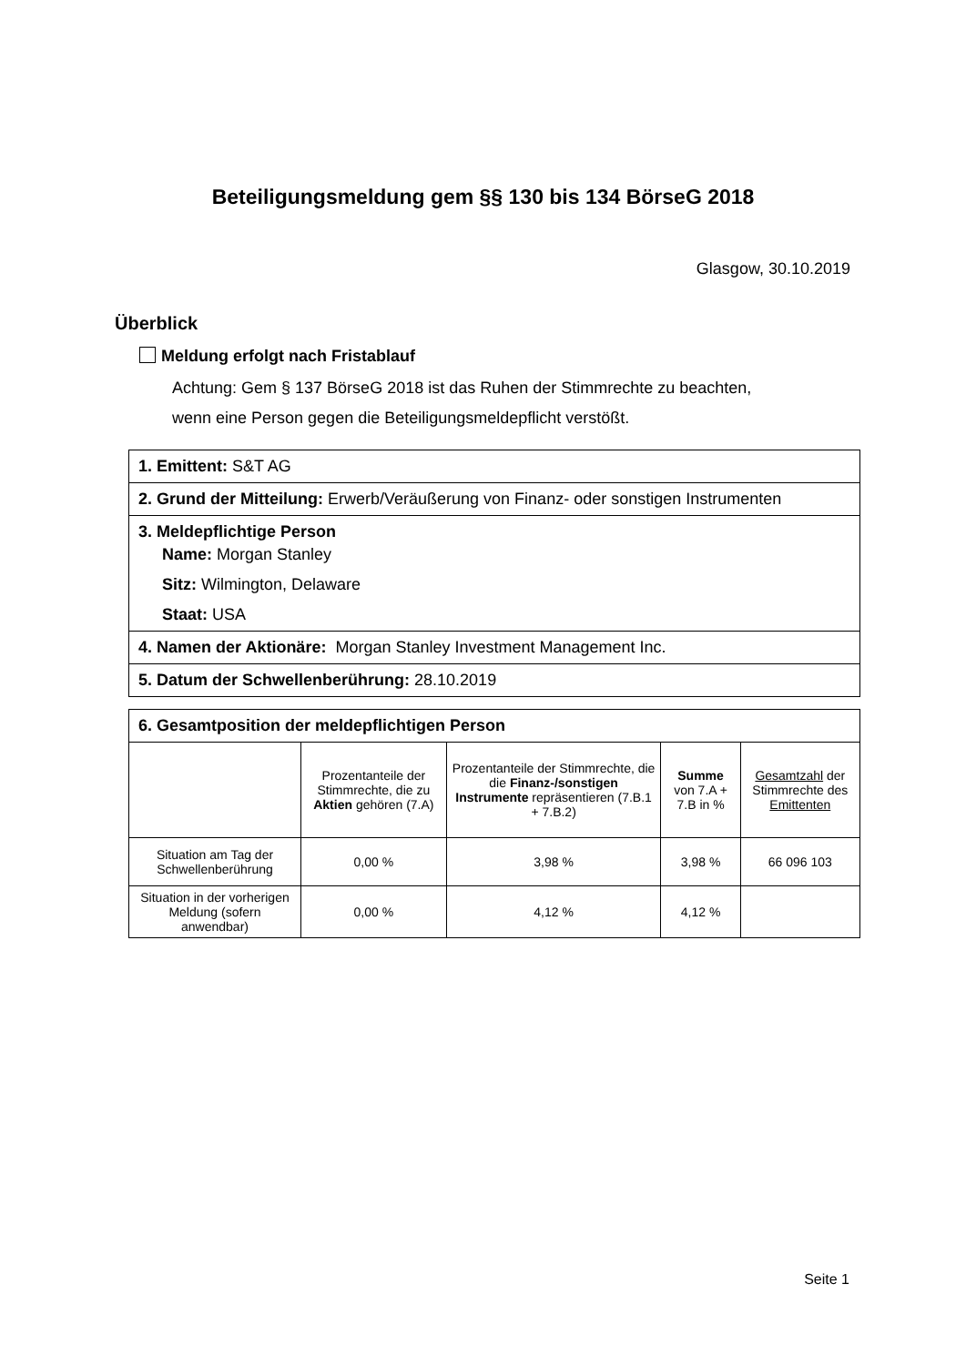Beteiligungsmeldung gem §§ 130 bis 134 BörseG 2018
Glasgow, 30.10.2019
Überblick
Meldung erfolgt nach Fristablauf
Achtung: Gem § 137 BörseG 2018 ist das Ruhen der Stimmrechte zu beachten,
wenn eine Person gegen die Beteiligungsmeldepflicht verstößt.
1. Emittent: S&T AG
2. Grund der Mitteilung: Erwerb/Veräußerung von Finanz- oder sonstigen Instrumenten
3. Meldepflichtige Person
Name: Morgan Stanley
Sitz: Wilmington, Delaware
Staat: USA
4. Namen der Aktionäre: Morgan Stanley Investment Management Inc.
5. Datum der Schwellenberührung: 28.10.2019
| 6. Gesamtposition der meldepflichtigen Person | | | | |
| --- | --- | --- | --- | --- |
| | Prozentanteile der Stimmrechte, die zu Aktien gehören (7.A) | Prozentanteile der Stimmrechte, die die Finanz-/sonstigen Instrumente repräsentieren (7.B.1 + 7.B.2) | Summe von 7.A + 7.B in % | Gesamtzahl der Stimmrechte des Emittenten |
| Situation am Tag der Schwellenberührung | 0,00 % | 3,98 % | 3,98 % | 66 096 103 |
| Situation in der vorherigen Meldung (sofern anwendbar) | 0,00 % | 4,12 % | 4,12 % | |
Seite 1